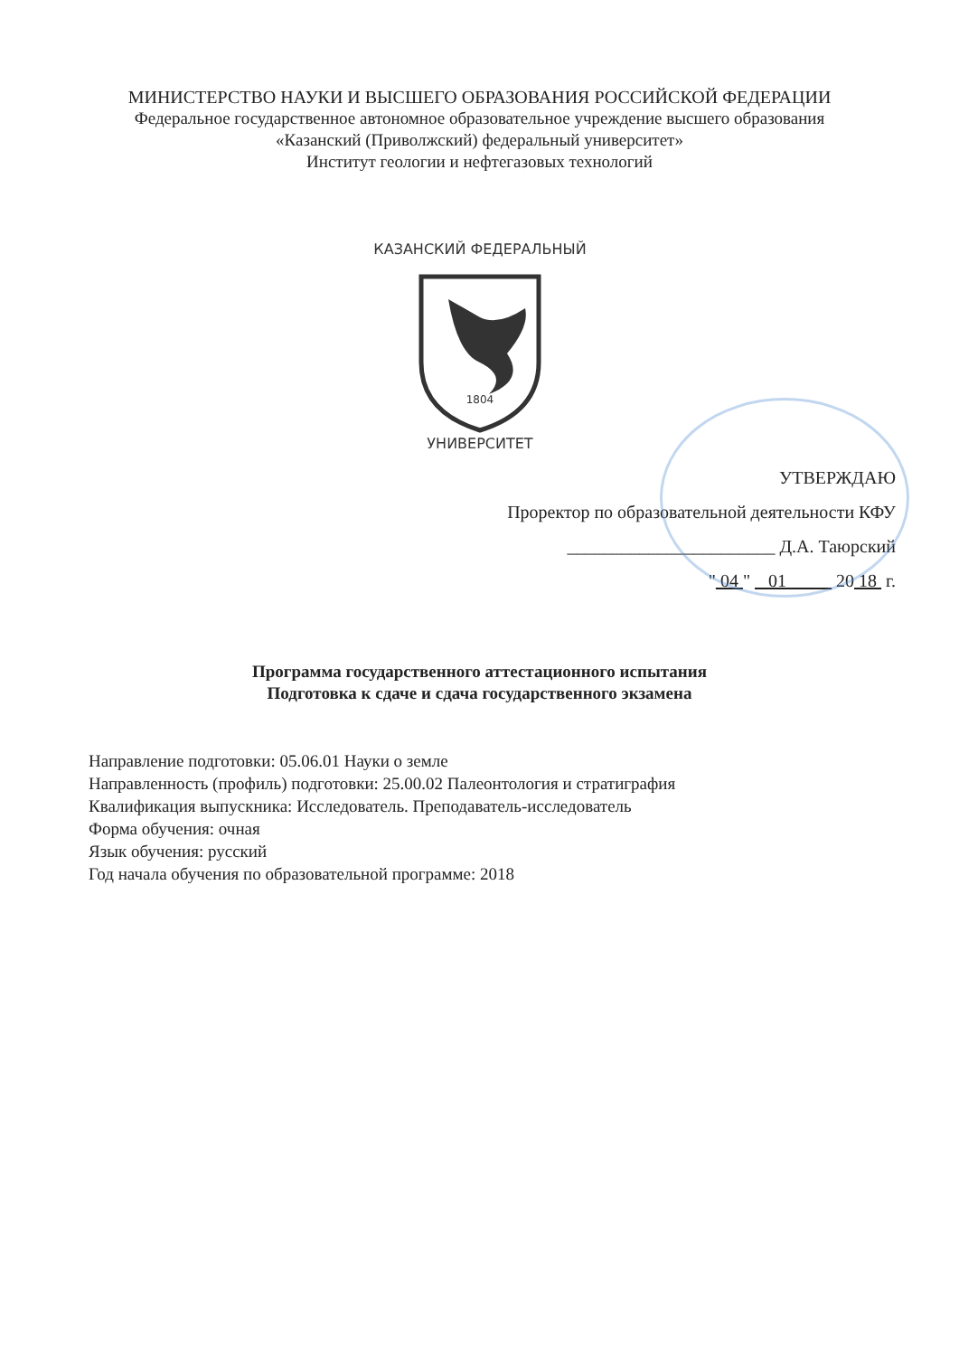МИНИСТЕРСТВО НАУКИ И ВЫСШЕГО ОБРАЗОВАНИЯ РОССИЙСКОЙ ФЕДЕРАЦИИ
Федеральное государственное автономное образовательное учреждение высшего образования
«Казанский (Приволжский) федеральный университет»
Институт геологии и нефтегазовых технологий
1804
КАЗАНСКИЙ ФЕДЕРАЛЬНЫЙ
УНИВЕРСИТЕТ
УТВЕРЖДАЮ
Проректор по образовательной деятельности КФУ
_______________________ Д.А. Таюрский
" 04 " 01 20 18 г.
Программа государственного аттестационного испытания
Подготовка к сдаче и сдача государственного экзамена
Направление подготовки: 05.06.01 Науки о земле
Направленность (профиль) подготовки: 25.00.02 Палеонтология и стратиграфия
Квалификация выпускника: Исследователь. Преподаватель-исследователь
Форма обучения: очная
Язык обучения: русский
Год начала обучения по образовательной программе: 2018